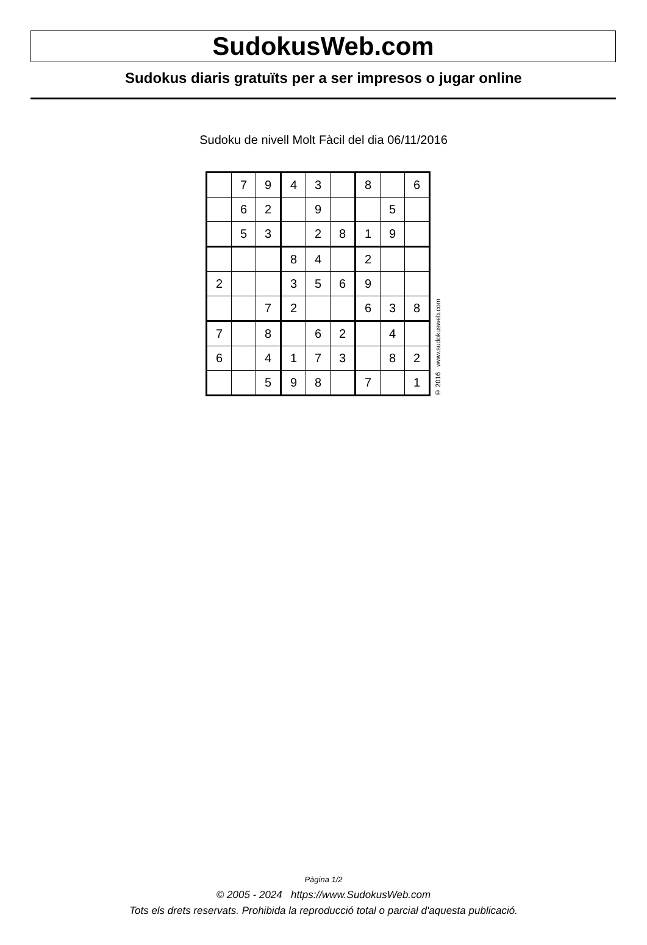SudokusWeb.com
Sudokus diaris gratuïts per a ser impresos o jugar online
Sudoku de nivell Molt Fàcil del dia 06/11/2016
| | 7 | 9 | 4 | 3 | | 8 | | 6 |
| | 6 | 2 | | 9 | | | 5 | |
| | 5 | 3 | | 2 | 8 | 1 | 9 | |
| | | | 8 | 4 | | 2 | | |
| 2 | | | 3 | 5 | 6 | 9 | | |
| | | 7 | 2 | | | 6 | 3 | 8 |
| 7 | | 8 | | 6 | 2 | | 4 | |
| 6 | | 4 | 1 | 7 | 3 | | 8 | 2 |
| | | 5 | 9 | 8 | | 7 | | 1 |
© 2016 www.sudokusweb.com
Pàgina 1/2
© 2005 - 2024 https://www.SudokusWeb.com
Tots els drets reservats. Prohibida la reproducció total o parcial d'aquesta publicació.